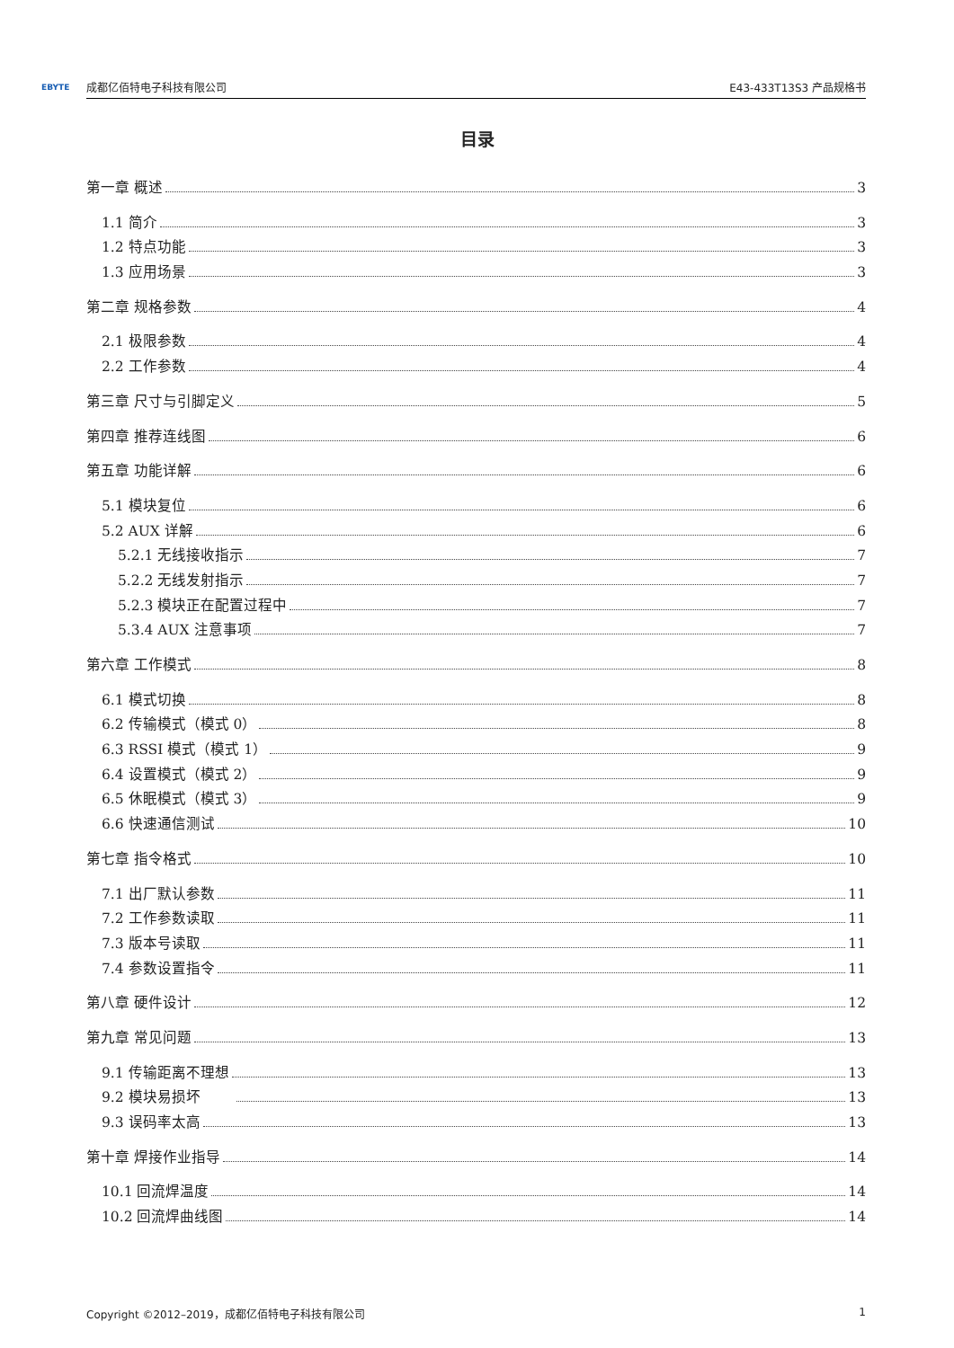EBYTE 成都亿佰特电子科技有限公司 E43-433T13S3 产品规格书
目录
第一章 概述 3
1.1 简介 3
1.2 特点功能 3
1.3 应用场景 3
第二章 规格参数 4
2.1 极限参数 4
2.2 工作参数 4
第三章 尺寸与引脚定义 5
第四章 推荐连线图 6
第五章 功能详解 6
5.1 模块复位 6
5.2 AUX 详解 6
5.2.1 无线接收指示 7
5.2.2 无线发射指示 7
5.2.3 模块正在配置过程中 7
5.3.4 AUX 注意事项 7
第六章 工作模式 8
6.1 模式切换 8
6.2 传输模式（模式 0） 8
6.3 RSSI 模式（模式 1） 9
6.4 设置模式（模式 2） 9
6.5 休眠模式（模式 3） 9
6.6 快速通信测试 10
第七章 指令格式 10
7.1 出厂默认参数 11
7.2 工作参数读取 11
7.3 版本号读取 11
7.4 参数设置指令 11
第八章 硬件设计 12
第九章 常见问题 13
9.1 传输距离不理想 13
9.2 模块易损坏 13
9.3 误码率太高 13
第十章 焊接作业指导 14
10.1 回流焊温度 14
10.2 回流焊曲线图 14
Copyright ©2012–2019，成都亿佰特电子科技有限公司 1